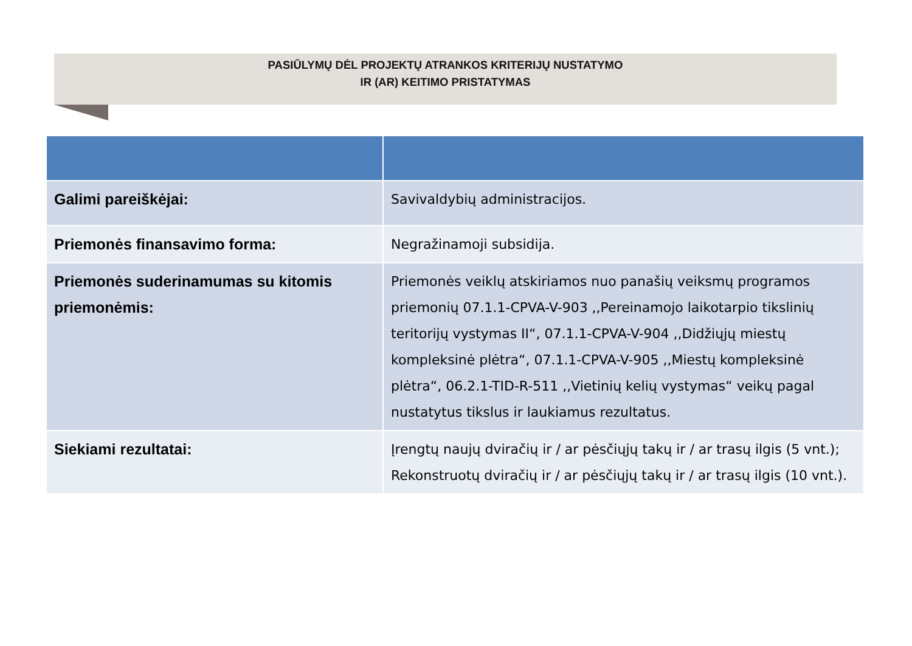PASIŪLYMŲ DĖL PROJEKTŲ ATRANKOS KRITERIJŲ NUSTATYMO
IR (AR) KEITIMO PRISTATYMAS
| Galimi pareiškėjai: | Savivaldybių administracijos. |
| Priemonės finansavimo forma: | Negražinamoji subsidija. |
| Priemonės suderinamumas su kitomis priemonėmis: | Priemonės veiklų atskiriamos nuo panašių veiksmų programos priemonių 07.1.1-CPVA-V-903 ,,Pereinamojo laikotarpio tikslinių teritorijų vystymas II“, 07.1.1-CPVA-V-904 ,,Didžiųjų miestų kompleksinė plėtra“, 07.1.1-CPVA-V-905 ,,Miestų kompleksinė plėtra“, 06.2.1-TID-R-511 ,,Vietinių kelių vystymas“ veikų pagal nustatytus tikslus ir laukiamus rezultatus. |
| Siekiami rezultatai: | Įrengtų naujų dviračių ir / ar pėsčiųjų takų ir / ar trasų ilgis (5 vnt.); Rekonstruotų dviračių ir / ar pėsčiųjų takų ir / ar trasų ilgis (10 vnt.). |